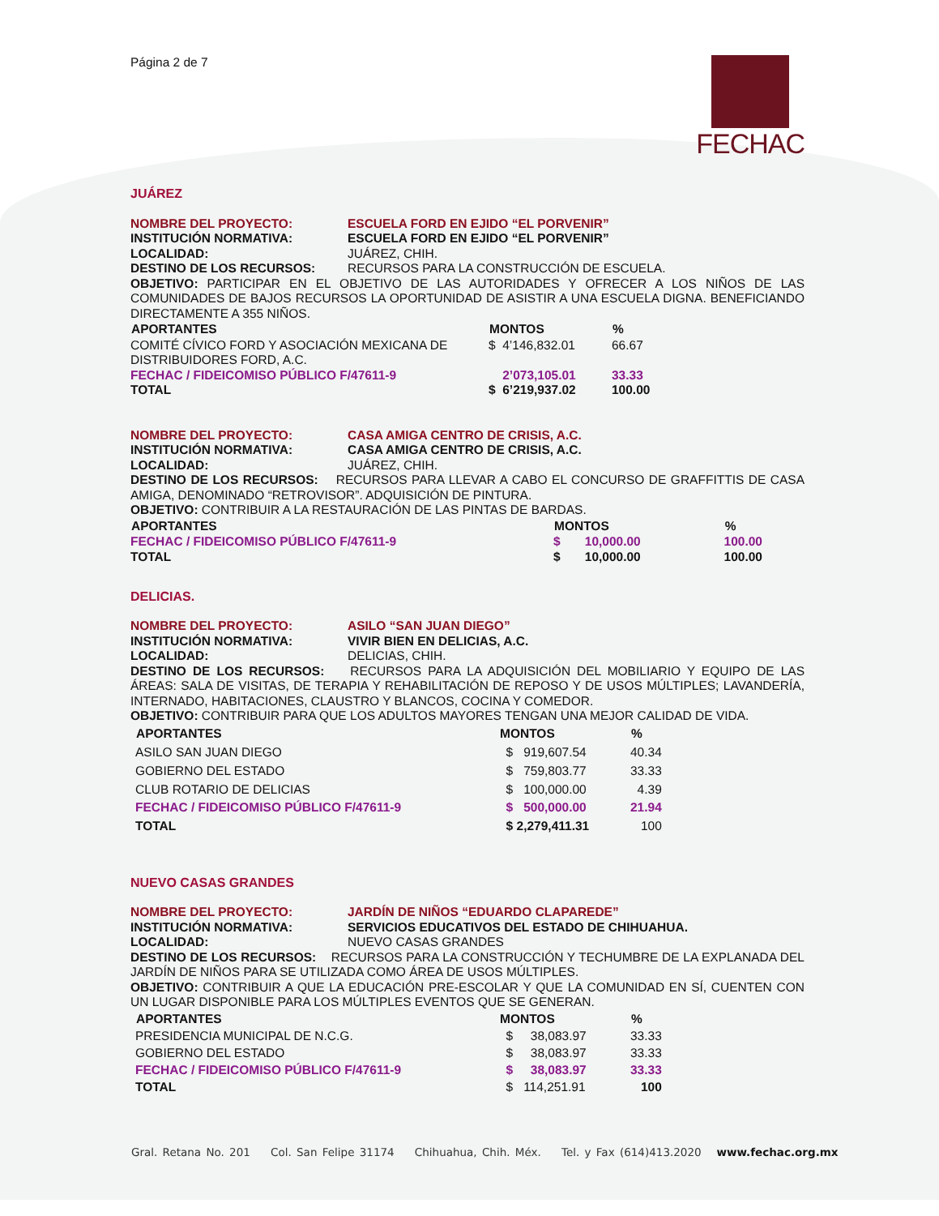Página 2 de 7
FECHAC
JUÁREZ
NOMBRE DEL PROYECTO: ESCUELA FORD EN EJIDO “EL PORVENIR”
INSTITUCIÓN NORMATIVA: ESCUELA FORD EN EJIDO “EL PORVENIR”
LOCALIDAD: JUÁREZ, CHIH.
DESTINO DE LOS RECURSOS: RECURSOS PARA LA CONSTRUCCIÓN DE ESCUELA.
OBJETIVO: PARTICIPAR EN EL OBJETIVO DE LAS AUTORIDADES Y OFRECER A LOS NIÑOS DE LAS COMUNIDADES DE BAJOS RECURSOS LA OPORTUNIDAD DE ASISTIR A UNA ESCUELA DIGNA. BENEFICIANDO DIRECTAMENTE A 355 NIÑOS.
| APORTANTES | MONTOS | % |
| --- | --- | --- |
| COMITÉ CÍVICO FORD Y ASOCIACIÓN MEXICANA DE DISTRIBUIDORES FORD, A.C. | $ 4’146,832.01 | 66.67 |
| FECHAC / FIDEICOMISO PÚBLICO F/47611-9 | 2’073,105.01 | 33.33 |
| TOTAL | $ 6’219,937.02 | 100.00 |
NOMBRE DEL PROYECTO: CASA AMIGA CENTRO DE CRISIS, A.C.
INSTITUCIÓN NORMATIVA: CASA AMIGA CENTRO DE CRISIS, A.C.
LOCALIDAD: JUÁREZ, CHIH.
DESTINO DE LOS RECURSOS: RECURSOS PARA LLEVAR A CABO EL CONCURSO DE GRAFFITTIS DE CASA AMIGA, DENOMINADO “RETROVISOR”. ADQUISICIÓN DE PINTURA.
OBJETIVO: CONTRIBUIR A LA RESTAURACIÓN DE LAS PINTAS DE BARDAS.
| APORTANTES | MONTOS | % |
| --- | --- | --- |
| FECHAC / FIDEICOMISO PÚBLICO F/47611-9 | $ 10,000.00 | 100.00 |
| TOTAL | $ 10,000.00 | 100.00 |
DELICIAS.
NOMBRE DEL PROYECTO: ASILO “SAN JUAN DIEGO”
INSTITUCIÓN NORMATIVA: VIVIR BIEN EN DELICIAS, A.C.
LOCALIDAD: DELICIAS, CHIH.
DESTINO DE LOS RECURSOS: RECURSOS PARA LA ADQUISICIÓN DEL MOBILIARIO Y EQUIPO DE LAS ÁREAS: SALA DE VISITAS, DE TERAPIA Y REHABILITACIÓN DE REPOSO Y DE USOS MÚLTIPLES; LAVANDERÍA, INTERNADO, HABITACIONES, CLAUSTRO Y BLANCOS, COCINA Y COMEDOR.
OBJETIVO: CONTRIBUIR PARA QUE LOS ADULTOS MAYORES TENGAN UNA MEJOR CALIDAD DE VIDA.
| APORTANTES | MONTOS | % |
| --- | --- | --- |
| ASILO SAN JUAN DIEGO | $ 919,607.54 | 40.34 |
| GOBIERNO DEL ESTADO | $ 759,803.77 | 33.33 |
| CLUB ROTARIO DE DELICIAS | $ 100,000.00 | 4.39 |
| FECHAC / FIDEICOMISO PÚBLICO F/47611-9 | $ 500,000.00 | 21.94 |
| TOTAL | $ 2,279,411.31 | 100 |
NUEVO CASAS GRANDES
NOMBRE DEL PROYECTO: JARDÍN DE NIÑOS “EDUARDO CLAPAREDE”
INSTITUCIÓN NORMATIVA: SERVICIOS EDUCATIVOS DEL ESTADO DE CHIHUAHUA.
LOCALIDAD: NUEVO CASAS GRANDES
DESTINO DE LOS RECURSOS: RECURSOS PARA LA CONSTRUCCIÓN Y TECHUMBRE DE LA EXPLANADA DEL JARDÍN DE NIÑOS PARA SE UTILIZADA COMO ÁREA DE USOS MÚLTIPLES.
OBJETIVO: CONTRIBUIR A QUE LA EDUCACIÓN PRE-ESCOLAR Y QUE LA COMUNIDAD EN SÍ, CUENTEN CON UN LUGAR DISPONIBLE PARA LOS MÚLTIPLES EVENTOS QUE SE GENERAN.
| APORTANTES | MONTOS | % |
| --- | --- | --- |
| PRESIDENCIA MUNICIPAL DE N.C.G. | $ 38,083.97 | 33.33 |
| GOBIERNO DEL ESTADO | $ 38,083.97 | 33.33 |
| FECHAC / FIDEICOMISO PÚBLICO F/47611-9 | $ 38,083.97 | 33.33 |
| TOTAL | $ 114,251.91 | 100 |
Gral. Retana No. 201 Col. San Felipe 31174 Chihuahua, Chih. Méx. Tel. y Fax (614)413.2020 www.fechac.org.mx